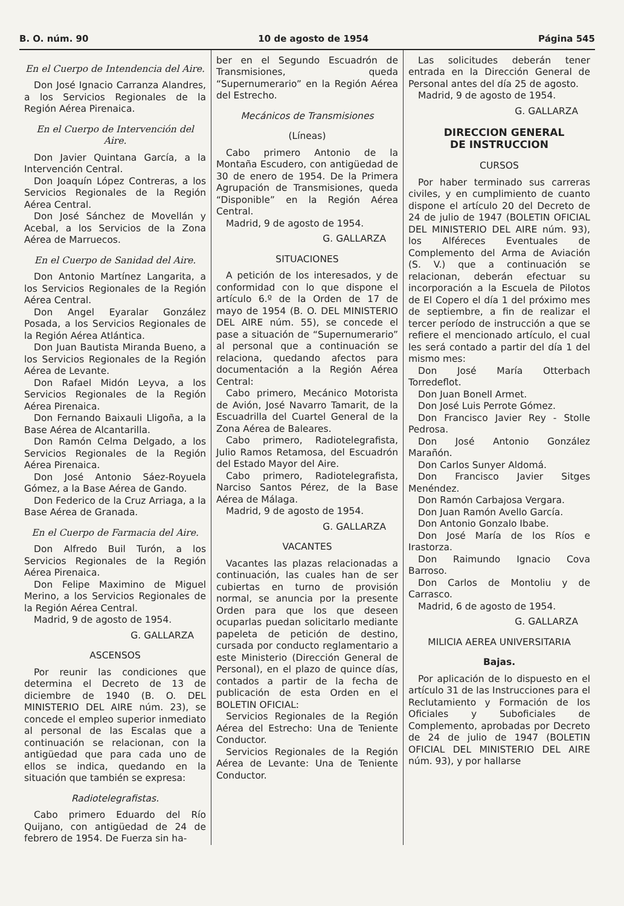B. O. núm. 90 10 de agosto de 1954 Página 545
En el Cuerpo de Intendencia del Aire.
Don José Ignacio Carranza Alandres, a los Servicios Regionales de la Región Aérea Pirenaica.
En el Cuerpo de Intervención del Aire.
Don Javier Quintana García, a la Intervención Central.
Don Joaquín López Contreras, a los Servicios Regionales de la Región Aérea Central.
Don José Sánchez de Movellán y Acebal, a los Servicios de la Zona Aérea de Marruecos.
En el Cuerpo de Sanidad del Aire.
Don Antonio Martínez Langarita, a los Servicios Regionales de la Región Aérea Central.
Don Angel Eyaralar González Posada, a los Servicios Regionales de la Región Aérea Atlántica.
Don Juan Bautista Miranda Bueno, a los Servicios Regionales de la Región Aérea de Levante.
Don Rafael Midón Leyva, a los Servicios Regionales de la Región Aérea Pirenaica.
Don Fernando Baixauli Lligoña, a la Base Aérea de Alcantarilla.
Don Ramón Celma Delgado, a los Servicios Regionales de la Región Aérea Pirenaica.
Don José Antonio Sáez-Royuela Gómez, a la Base Aérea de Gando.
Don Federico de la Cruz Arriaga, a la Base Aérea de Granada.
En el Cuerpo de Farmacia del Aire.
Don Alfredo Buil Turón, a los Servicios Regionales de la Región Aérea Pirenaica.
Don Felipe Maximino de Miguel Merino, a los Servicios Regionales de la Región Aérea Central.
Madrid, 9 de agosto de 1954.
G. GALLARZA
ASCENSOS
Por reunir las condiciones que determina el Decreto de 13 de diciembre de 1940 (B. O. DEL MINISTERIO DEL AIRE núm. 23), se concede el empleo superior inmediato al personal de las Escalas que a continuación se relacionan, con la antigüedad que para cada uno de ellos se indica, quedando en la situación que también se expresa:
Radiotelegrafistas.
Cabo primero Eduardo del Río Quijano, con antigüedad de 24 de febrero de 1954. De Fuerza sin ha-
ber en el Segundo Escuadrón de Transmisiones, queda “Supernumerario” en la Región Aérea del Estrecho.
Mecánicos de Transmisiones
(Líneas)
Cabo primero Antonio de la Montaña Escudero, con antigüedad de 30 de enero de 1954. De la Primera Agrupación de Transmisiones, queda “Disponible” en la Región Aérea Central.
Madrid, 9 de agosto de 1954.
G. GALLARZA
SITUACIONES
A petición de los interesados, y de conformidad con lo que dispone el artículo 6.º de la Orden de 17 de mayo de 1954 (B. O. DEL MINISTERIO DEL AIRE núm. 55), se concede el pase a situación de “Supernumerario” al personal que a continuación se relaciona, quedando afectos para documentación a la Región Aérea Central:
Cabo primero, Mecánico Motorista de Avión, José Navarro Tamarit, de la Escuadrilla del Cuartel General de la Zona Aérea de Baleares.
Cabo primero, Radiotelegrafista, Julio Ramos Retamosa, del Escuadrón del Estado Mayor del Aire.
Cabo primero, Radiotelegrafista, Narciso Santos Pérez, de la Base Aérea de Málaga.
Madrid, 9 de agosto de 1954.
G. GALLARZA
VACANTES
Vacantes las plazas relacionadas a continuación, las cuales han de ser cubiertas en turno de provisión normal, se anuncia por la presente Orden para que los que deseen ocuparlas puedan solicitarlo mediante papeleta de petición de destino, cursada por conducto reglamentario a este Ministerio (Dirección General de Personal), en el plazo de quince días, contados a partir de la fecha de publicación de esta Orden en el BOLETIN OFICIAL:
Servicios Regionales de la Región Aérea del Estrecho: Una de Teniente Conductor.
Servicios Regionales de la Región Aérea de Levante: Una de Teniente Conductor.
Las solicitudes deberán tener entrada en la Dirección General de Personal antes del día 25 de agosto.
Madrid, 9 de agosto de 1954.
G. GALLARZA
DIRECCION GENERAL
DE INSTRUCCION
CURSOS
Por haber terminado sus carreras civiles, y en cumplimiento de cuanto dispone el artículo 20 del Decreto de 24 de julio de 1947 (BOLETIN OFICIAL DEL MINISTERIO DEL AIRE núm. 93), los Alféreces Eventuales de Complemento del Arma de Aviación (S. V.) que a continuación se relacionan, deberán efectuar su incorporación a la Escuela de Pilotos de El Copero el día 1 del próximo mes de septiembre, a fin de realizar el tercer período de instrucción a que se refiere el mencionado artículo, el cual les será contado a partir del día 1 del mismo mes:
Don José María Otterbach Torredeflot.
Don Juan Bonell Armet.
Don José Luis Perrote Gómez.
Don Francisco Javier Rey - Stolle Pedrosa.
Don José Antonio González Marañón.
Don Carlos Sunyer Aldomá.
Don Francisco Javier Sitges Menéndez.
Don Ramón Carbajosa Vergara.
Don Juan Ramón Avello García.
Don Antonio Gonzalo Ibabe.
Don José María de los Ríos e Irastorza.
Don Raimundo Ignacio Cova Barroso.
Don Carlos de Montoliu y de Carrasco.
Madrid, 6 de agosto de 1954.
G. GALLARZA
MILICIA AEREA UNIVERSITARIA
Bajas.
Por aplicación de lo dispuesto en el artículo 31 de las Instrucciones para el Reclutamiento y Formación de los Oficiales y Suboficiales de Complemento, aprobadas por Decreto de 24 de julio de 1947 (BOLETIN OFICIAL DEL MINISTERIO DEL AIRE núm. 93), y por hallarse